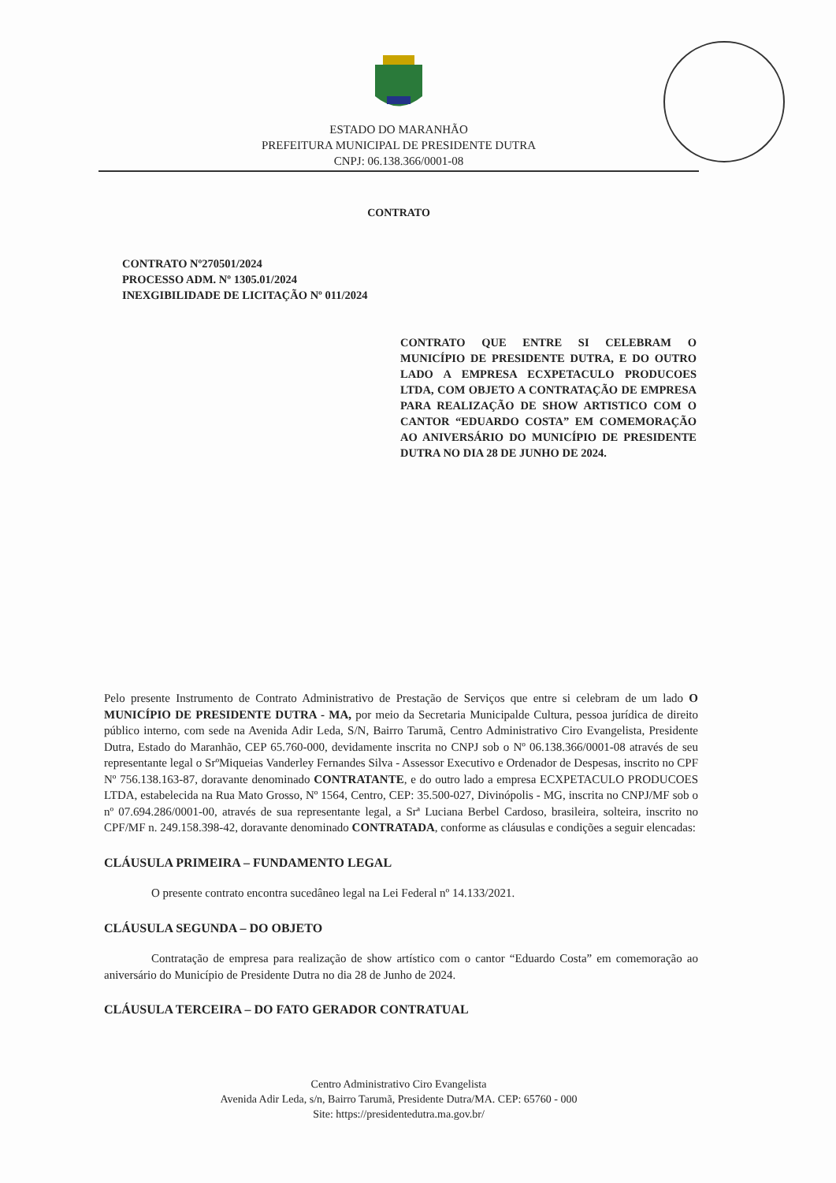ESTADO DO MARANHÃO
PREFEITURA MUNICIPAL DE PRESIDENTE DUTRA
CNPJ: 06.138.366/0001-08
CONTRATO
CONTRATO Nº270501/2024
PROCESSO ADM. Nº 1305.01/2024
INEXGIBILIDADE DE LICITAÇÃO Nº 011/2024
CONTRATO QUE ENTRE SI CELEBRAM O MUNICÍPIO DE PRESIDENTE DUTRA, E DO OUTRO LADO A EMPRESA ECXPETACULO PRODUCOES LTDA, COM OBJETO A CONTRATAÇÃO DE EMPRESA PARA REALIZAÇÃO DE SHOW ARTISTICO COM O CANTOR “EDUARDO COSTA” EM COMEMORAÇÃO AO ANIVERSÁRIO DO MUNICÍPIO DE PRESIDENTE DUTRA NO DIA 28 DE JUNHO DE 2024.
Pelo presente Instrumento de Contrato Administrativo de Prestação de Serviços que entre si celebram de um lado O MUNICÍPIO DE PRESIDENTE DUTRA - MA, por meio da Secretaria Municipalde Cultura, pessoa jurídica de direito público interno, com sede na Avenida Adir Leda, S/N, Bairro Tarumã, Centro Administrativo Ciro Evangelista, Presidente Dutra, Estado do Maranhão, CEP 65.760-000, devidamente inscrita no CNPJ sob o Nº 06.138.366/0001-08 através de seu representante legal o SrºMiqueias Vanderley Fernandes Silva - Assessor Executivo e Ordenador de Despesas, inscrito no CPF Nº 756.138.163-87, doravante denominado CONTRATANTE, e do outro lado a empresa ECXPETACULO PRODUCOES LTDA, estabelecida na Rua Mato Grosso, Nº 1564, Centro, CEP: 35.500-027, Divinópolis - MG, inscrita no CNPJ/MF sob o nº 07.694.286/0001-00, através de sua representante legal, a Srª Luciana Berbel Cardoso, brasileira, solteira, inscrito no CPF/MF n. 249.158.398-42, doravante denominado CONTRATADA, conforme as cláusulas e condições a seguir elencadas:
CLÁUSULA PRIMEIRA – FUNDAMENTO LEGAL
O presente contrato encontra sucedâneo legal na Lei Federal nº 14.133/2021.
CLÁUSULA SEGUNDA – DO OBJETO
Contratação de empresa para realização de show artístico com o cantor “Eduardo Costa” em comemoração ao aniversário do Município de Presidente Dutra no dia 28 de Junho de 2024.
CLÁUSULA TERCEIRA – DO FATO GERADOR CONTRATUAL
Centro Administrativo Ciro Evangelista
Avenida Adir Leda, s/n, Bairro Tarumã, Presidente Dutra/MA. CEP: 65760 - 000
Site: https://presidentedutra.ma.gov.br/